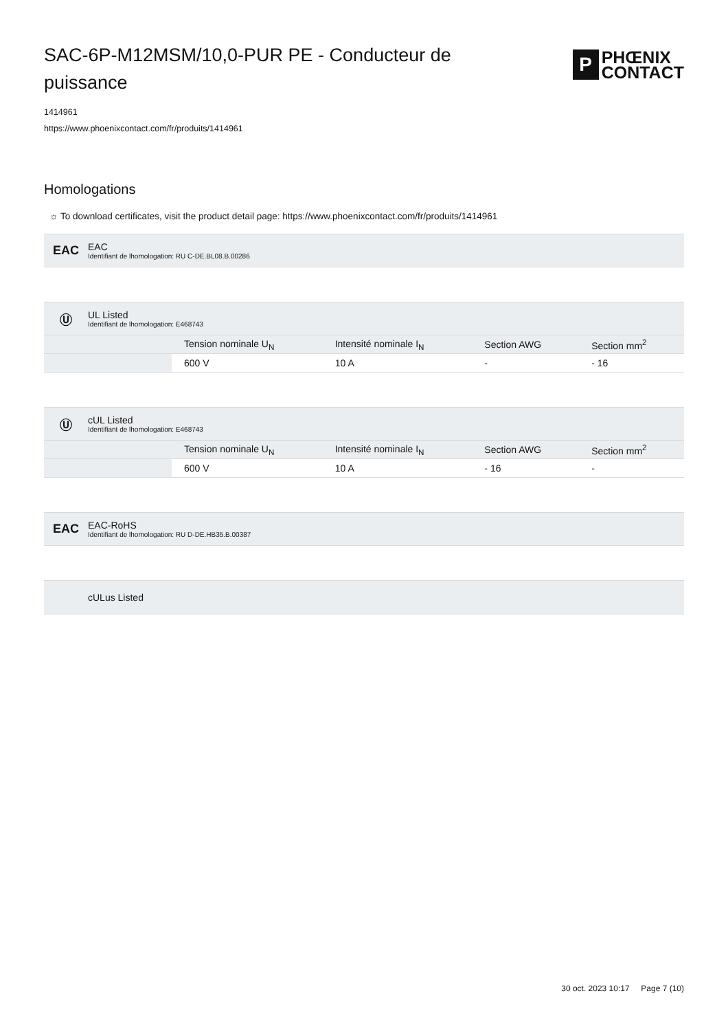SAC-6P-M12MSM/10,0-PUR PE - Conducteur de puissance
P
PHŒNIX
CONTACT
1414961
https://www.phoenixcontact.com/fr/produits/1414961
Homologations
☼ To download certificates, visit the product detail page: https://www.phoenixcontact.com/fr/produits/1414961
EAC
EAC
Identifiant de lhomologation: RU C-DE.BL08.B.00286
Ⓤ
UL Listed
Identifiant de lhomologation: E468743
| | Tension nominale U<sub>N</sub> | Intensité nominale I<sub>N</sub> | Section AWG | Section mm<sup>2</sup> |
| | 600 V | 10 A | - | - 16 |
Ⓤ
cUL Listed
Identifiant de lhomologation: E468743
| | Tension nominale U<sub>N</sub> | Intensité nominale I<sub>N</sub> | Section AWG | Section mm<sup>2</sup> |
| | 600 V | 10 A | - 16 | - |
EAC
EAC-RoHS
Identifiant de lhomologation: RU D-DE.HB35.B.00387
cULus Listed
30 oct. 2023 10:17 Page 7 (10)